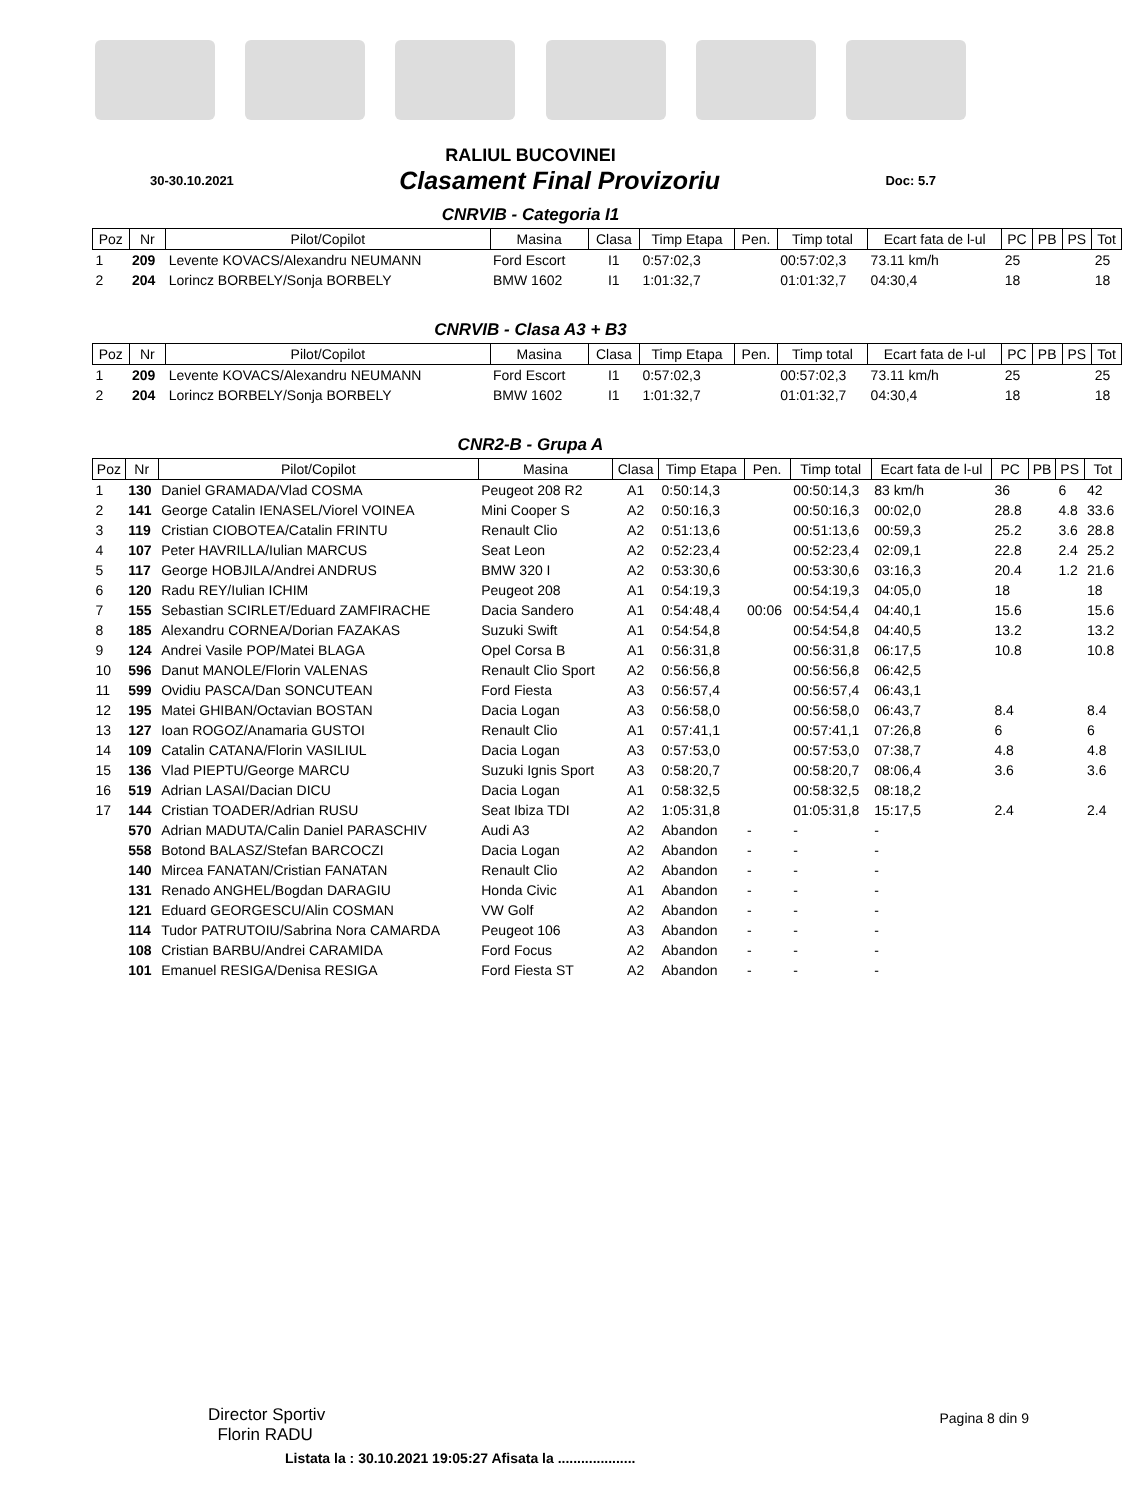RALIUL BUCOVINEI
30-30.10.2021 Clasament Final Provizoriu Doc: 5.7
CNRVIB - Categoria I1
| Poz | Nr | Pilot/Copilot | Masina | Clasa | Timp Etapa | Pen. | Timp total | Ecart fata de l-ul | PC | PB | PS | Tot |
| --- | --- | --- | --- | --- | --- | --- | --- | --- | --- | --- | --- | --- |
| 1 | 209 | Levente KOVACS/Alexandru NEUMANN | Ford Escort | I1 | 0:57:02,3 | | 00:57:02,3 | 73.11 km/h | 25 | | | 25 |
| 2 | 204 | Lorincz BORBELY/Sonja BORBELY | BMW 1602 | I1 | 1:01:32,7 | | 01:01:32,7 | 04:30,4 | 18 | | | 18 |
CNRVIB - Clasa A3 + B3
| Poz | Nr | Pilot/Copilot | Masina | Clasa | Timp Etapa | Pen. | Timp total | Ecart fata de l-ul | PC | PB | PS | Tot |
| --- | --- | --- | --- | --- | --- | --- | --- | --- | --- | --- | --- | --- |
| 1 | 209 | Levente KOVACS/Alexandru NEUMANN | Ford Escort | I1 | 0:57:02,3 | | 00:57:02,3 | 73.11 km/h | 25 | | | 25 |
| 2 | 204 | Lorincz BORBELY/Sonja BORBELY | BMW 1602 | I1 | 1:01:32,7 | | 01:01:32,7 | 04:30,4 | 18 | | | 18 |
CNR2-B - Grupa A
| Poz | Nr | Pilot/Copilot | Masina | Clasa | Timp Etapa | Pen. | Timp total | Ecart fata de l-ul | PC | PB | PS | Tot |
| --- | --- | --- | --- | --- | --- | --- | --- | --- | --- | --- | --- | --- |
| 1 | 130 | Daniel GRAMADA/Vlad COSMA | Peugeot 208 R2 | A1 | 0:50:14,3 | | 00:50:14,3 | 83 km/h | 36 | | 6 | 42 |
| 2 | 141 | George Catalin IENASEL/Viorel VOINEA | Mini Cooper S | A2 | 0:50:16,3 | | 00:50:16,3 | 00:02,0 | 28.8 | | 4.8 | 33.6 |
| 3 | 119 | Cristian CIOBOTEA/Catalin FRINTU | Renault Clio | A2 | 0:51:13,6 | | 00:51:13,6 | 00:59,3 | 25.2 | | 3.6 | 28.8 |
| 4 | 107 | Peter HAVRILLA/Iulian MARCUS | Seat Leon | A2 | 0:52:23,4 | | 00:52:23,4 | 02:09,1 | 22.8 | | 2.4 | 25.2 |
| 5 | 117 | George HOBJILA/Andrei ANDRUS | BMW 320 I | A2 | 0:53:30,6 | | 00:53:30,6 | 03:16,3 | 20.4 | | 1.2 | 21.6 |
| 6 | 120 | Radu REY/Iulian ICHIM | Peugeot 208 | A1 | 0:54:19,3 | | 00:54:19,3 | 04:05,0 | 18 | | | 18 |
| 7 | 155 | Sebastian SCIRLET/Eduard ZAMFIRACHE | Dacia Sandero | A1 | 0:54:48,4 | 00:06 | 00:54:54,4 | 04:40,1 | 15.6 | | | 15.6 |
| 8 | 185 | Alexandru CORNEA/Dorian FAZAKAS | Suzuki Swift | A1 | 0:54:54,8 | | 00:54:54,8 | 04:40,5 | 13.2 | | | 13.2 |
| 9 | 124 | Andrei Vasile POP/Matei BLAGA | Opel Corsa B | A1 | 0:56:31,8 | | 00:56:31,8 | 06:17,5 | 10.8 | | | 10.8 |
| 10 | 596 | Danut MANOLE/Florin VALENAS | Renault Clio Sport | A2 | 0:56:56,8 | | 00:56:56,8 | 06:42,5 | | | | |
| 11 | 599 | Ovidiu PASCA/Dan SONCUTEAN | Ford Fiesta | A3 | 0:56:57,4 | | 00:56:57,4 | 06:43,1 | | | | |
| 12 | 195 | Matei GHIBAN/Octavian BOSTAN | Dacia Logan | A3 | 0:56:58,0 | | 00:56:58,0 | 06:43,7 | 8.4 | | | 8.4 |
| 13 | 127 | Ioan ROGOZ/Anamaria GUSTOI | Renault Clio | A1 | 0:57:41,1 | | 00:57:41,1 | 07:26,8 | 6 | | | 6 |
| 14 | 109 | Catalin CATANA/Florin VASILIUL | Dacia Logan | A3 | 0:57:53,0 | | 00:57:53,0 | 07:38,7 | 4.8 | | | 4.8 |
| 15 | 136 | Vlad PIEPTU/George MARCU | Suzuki Ignis Sport | A3 | 0:58:20,7 | | 00:58:20,7 | 08:06,4 | 3.6 | | | 3.6 |
| 16 | 519 | Adrian LASAI/Dacian DICU | Dacia Logan | A1 | 0:58:32,5 | | 00:58:32,5 | 08:18,2 | | | | |
| 17 | 144 | Cristian TOADER/Adrian RUSU | Seat Ibiza TDI | A2 | 1:05:31,8 | | 01:05:31,8 | 15:17,5 | 2.4 | | | 2.4 |
| | 570 | Adrian MADUTA/Calin Daniel PARASCHIV | Audi A3 | A2 | Abandon | - | - | - | | | | |
| | 558 | Botond BALASZ/Stefan BARCOCZI | Dacia Logan | A2 | Abandon | - | - | - | | | | |
| | 140 | Mircea FANATAN/Cristian FANATAN | Renault Clio | A2 | Abandon | - | - | - | | | | |
| | 131 | Renado ANGHEL/Bogdan DARAGIU | Honda Civic | A1 | Abandon | - | - | - | | | | |
| | 121 | Eduard GEORGESCU/Alin COSMAN | VW Golf | A2 | Abandon | - | - | - | | | | |
| | 114 | Tudor PATRUTOIU/Sabrina Nora CAMARDA | Peugeot 106 | A3 | Abandon | - | - | - | | | | |
| | 108 | Cristian BARBU/Andrei CARAMIDA | Ford Focus | A2 | Abandon | - | - | - | | | | |
| | 101 | Emanuel RESIGA/Denisa RESIGA | Ford Fiesta ST | A2 | Abandon | - | - | - | | | | |
Director Sportiv
Florin RADU
Pagina 8 din 9
Listata la : 30.10.2021 19:05:27 Afisata la ....................